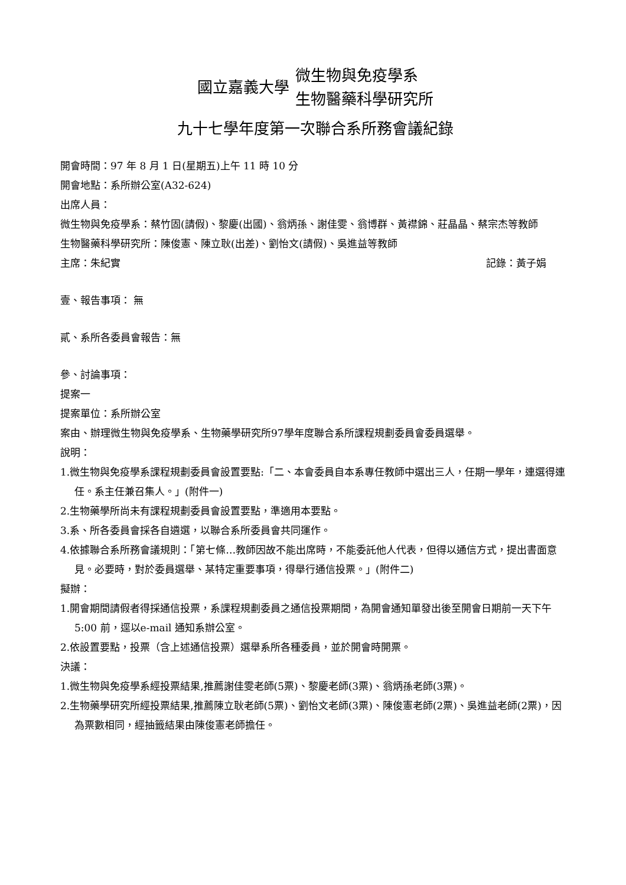國立嘉義大學
微生物與免疫學系
生物醫藥科學研究所
九十七學年度第一次聯合系所務會議紀錄
開會時間：97 年 8 月 1 日(星期五)上午 11 時 10 分
開會地點：系所辦公室(A32-624)
出席人員：
微生物與免疫學系：蔡竹固(請假)、黎慶(出國)、翁炳孫、謝佳雯、翁博群、黃襟錦、莊晶晶、蔡宗杰等教師
生物醫藥科學研究所：陳俊憲、陳立耿(出差)、劉怡文(請假)、吳進益等教師
主席：朱紀實 記錄：黃子娟
壹、報告事項： 無
貳、系所各委員會報告：無
參、討論事項：
提案一
提案單位：系所辦公室
案由、辦理微生物與免疫學系、生物藥學研究所97學年度聯合系所課程規劃委員會委員選舉。
說明：
1.微生物與免疫學系課程規劃委員會設置要點:「二、本會委員自本系專任教師中選出三人，任期一學年，連選得連任。系主任兼召集人。」(附件一)
2.生物藥學所尚未有課程規劃委員會設置要點，準適用本要點。
3.系、所各委員會採各自遴選，以聯合系所委員會共同運作。
4.依據聯合系所務會議規則：「第七條…教師因故不能出席時，不能委託他人代表，但得以通信方式，提出書面意見。必要時，對於委員選舉、某特定重要事項，得舉行通信投票。」(附件二)
擬辦：
1.開會期間請假者得採通信投票，系課程規劃委員之通信投票期間，為開會通知單發出後至開會日期前一天下午5:00 前，逕以e-mail 通知系辦公室。
2.依設置要點，投票（含上述通信投票）選舉系所各種委員，並於開會時開票。
決議：
1.微生物與免疫學系經投票結果,推薦謝佳雯老師(5票)、黎慶老師(3票)、翁炳孫老師(3票)。
2.生物藥學研究所經投票結果,推薦陳立耿老師(5票)、劉怡文老師(3票)、陳俊憲老師(2票)、吳進益老師(2票)，因為票數相同，經抽籤結果由陳俊憲老師擔任。